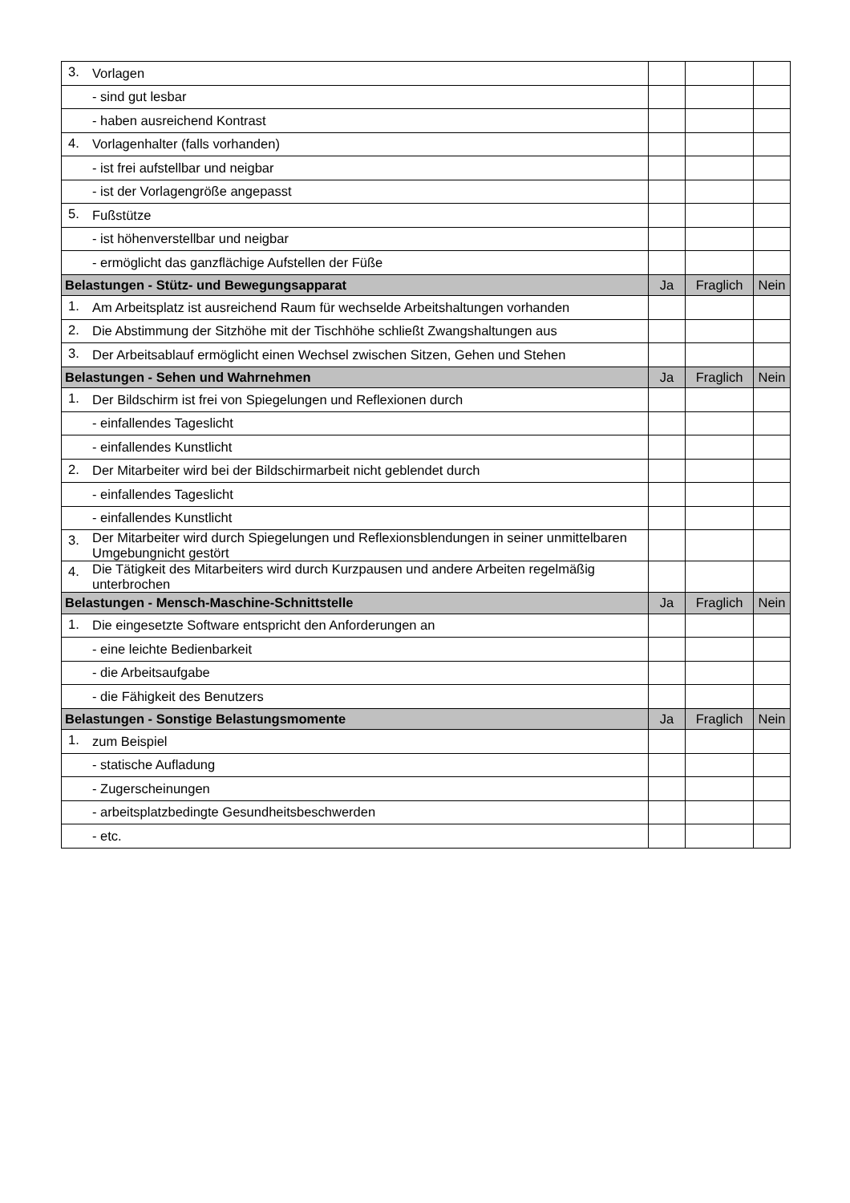| 3. | Vorlagen | | | |
| | - sind gut lesbar | | | |
| | - haben ausreichend Kontrast | | | |
| 4. | Vorlagenhalter (falls vorhanden) | | | |
| | - ist frei aufstellbar und neigbar | | | |
| | - ist der Vorlagengröße angepasst | | | |
| 5. | Fußstütze | | | |
| | - ist höhenverstellbar und neigbar | | | |
| | - ermöglicht das ganzflächige Aufstellen der Füße | | | |
| Belastungen - Stütz- und Bewegungsapparat | | Ja | Fraglich | Nein |
| 1. | Am Arbeitsplatz ist ausreichend Raum für wechselde Arbeitshaltungen vorhanden | | | |
| 2. | Die Abstimmung der Sitzhöhe mit der Tischhöhe schließt Zwangshaltungen aus | | | |
| 3. | Der Arbeitsablauf ermöglicht einen Wechsel zwischen Sitzen, Gehen und Stehen | | | |
| Belastungen - Sehen und Wahrnehmen | | Ja | Fraglich | Nein |
| 1. | Der Bildschirm ist frei von Spiegelungen und Reflexionen durch | | | |
| | - einfallendes Tageslicht | | | |
| | - einfallendes Kunstlicht | | | |
| 2. | Der Mitarbeiter wird bei der Bildschirmarbeit nicht geblendet durch | | | |
| | - einfallendes Tageslicht | | | |
| | - einfallendes Kunstlicht | | | |
| 3. | Der Mitarbeiter wird durch Spiegelungen und Reflexionsblendungen in seiner unmittelbaren Umgebungnicht gestört | | | |
| 4. | Die Tätigkeit des Mitarbeiters wird durch Kurzpausen und andere Arbeiten regelmäßig unterbrochen | | | |
| Belastungen - Mensch-Maschine-Schnittstelle | | Ja | Fraglich | Nein |
| 1. | Die eingesetzte Software entspricht den Anforderungen an | | | |
| | - eine leichte Bedienbarkeit | | | |
| | - die Arbeitsaufgabe | | | |
| | - die Fähigkeit des Benutzers | | | |
| Belastungen - Sonstige Belastungsmomente | | Ja | Fraglich | Nein |
| 1. | zum Beispiel | | | |
| | - statische Aufladung | | | |
| | - Zugerscheinungen | | | |
| | - arbeitsplatzbedingte Gesundheitsbeschwerden | | | |
| | - etc. | | | |